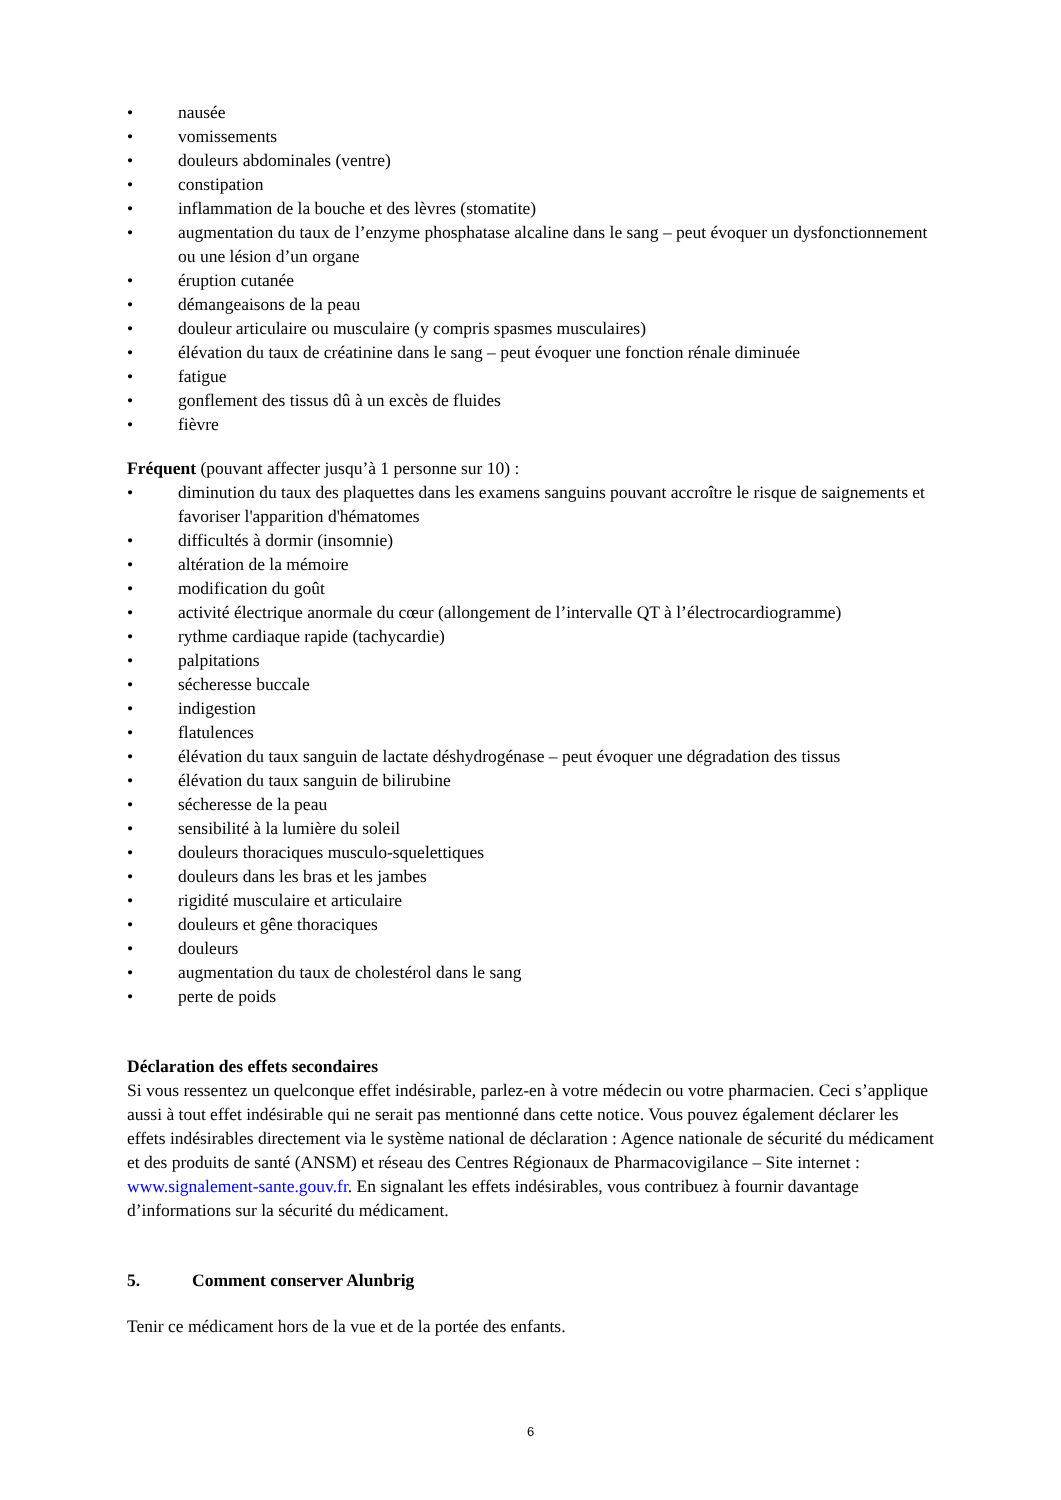• nausée
• vomissements
• douleurs abdominales (ventre)
• constipation
• inflammation de la bouche et des lèvres (stomatite)
• augmentation du taux de l’enzyme phosphatase alcaline dans le sang – peut évoquer un dysfonctionnement ou une lésion d’un organe
• éruption cutanée
• démangeaisons de la peau
• douleur articulaire ou musculaire (y compris spasmes musculaires)
• élévation du taux de créatinine dans le sang – peut évoquer une fonction rénale diminuée
• fatigue
• gonflement des tissus dû à un excès de fluides
• fièvre
Fréquent (pouvant affecter jusqu’à 1 personne sur 10) :
• diminution du taux des plaquettes dans les examens sanguins pouvant accroître le risque de saignements et favoriser l'apparition d'hématomes
• difficultés à dormir (insomnie)
• altération de la mémoire
• modification du goût
• activité électrique anormale du cœur (allongement de l’intervalle QT à l’électrocardiogramme)
• rythme cardiaque rapide (tachycardie)
• palpitations
• sécheresse buccale
• indigestion
• flatulences
• élévation du taux sanguin de lactate déshydrogénase – peut évoquer une dégradation des tissus
• élévation du taux sanguin de bilirubine
• sécheresse de la peau
• sensibilité à la lumière du soleil
• douleurs thoraciques musculo-squelettiques
• douleurs dans les bras et les jambes
• rigidité musculaire et articulaire
• douleurs et gêne thoraciques
• douleurs
• augmentation du taux de cholestérol dans le sang
• perte de poids
Déclaration des effets secondaires
Si vous ressentez un quelconque effet indésirable, parlez-en à votre médecin ou votre pharmacien. Ceci s’applique aussi à tout effet indésirable qui ne serait pas mentionné dans cette notice. Vous pouvez également déclarer les effets indésirables directement via le système national de déclaration : Agence nationale de sécurité du médicament et des produits de santé (ANSM) et réseau des Centres Régionaux de Pharmacovigilance – Site internet : www.signalement-sante.gouv.fr. En signalant les effets indésirables, vous contribuez à fournir davantage d’informations sur la sécurité du médicament.
5. Comment conserver Alunbrig
Tenir ce médicament hors de la vue et de la portée des enfants.
6